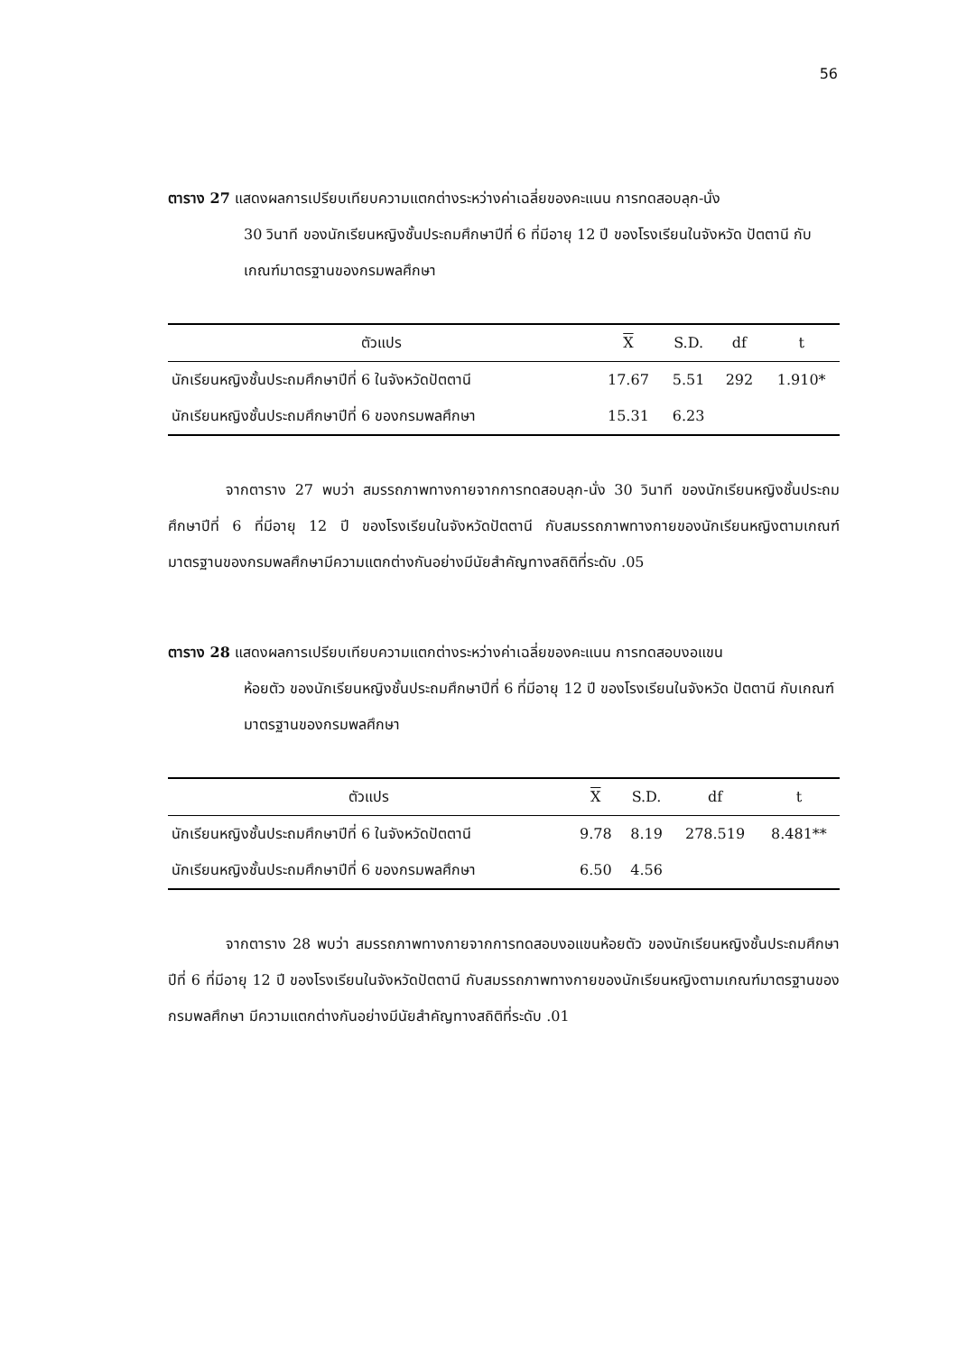56
ตาราง 27 แสดงผลการเปรียบเทียบความแตกต่างระหว่างค่าเฉลี่ยของคะแนน การทดสอบลุก-นั่ง
30 วินาที ของนักเรียนหญิงชั้นประถมศึกษาปีที่ 6 ที่มีอายุ 12 ปี ของโรงเรียนในจังหวัด ปัตตานี กับเกณฑ์มาตรฐานของกรมพลศึกษา
| ตัวแปร | X | S.D. | df | t |
| --- | --- | --- | --- | --- |
| นักเรียนหญิงชั้นประถมศึกษาปีที่ 6 ในจังหวัดปัตตานี | 17.67 | 5.51 | 292 | 1.910* |
| นักเรียนหญิงชั้นประถมศึกษาปีที่ 6 ของกรมพลศึกษา | 15.31 | 6.23 | | |
จากตาราง 27 พบว่า สมรรถภาพทางกายจากการทดสอบลุก-นั่ง 30 วินาที ของนักเรียนหญิงชั้นประถมศึกษาปีที่ 6 ที่มีอายุ 12 ปี ของโรงเรียนในจังหวัดปัตตานี กับสมรรถภาพทางกายของนักเรียนหญิงตามเกณฑ์มาตรฐานของกรมพลศึกษามีความแตกต่างกันอย่างมีนัยสำคัญทางสถิติที่ระดับ .05
ตาราง 28 แสดงผลการเปรียบเทียบความแตกต่างระหว่างค่าเฉลี่ยของคะแนน การทดสอบงอแขน
ห้อยตัว ของนักเรียนหญิงชั้นประถมศึกษาปีที่ 6 ที่มีอายุ 12 ปี ของโรงเรียนในจังหวัด ปัตตานี กับเกณฑ์มาตรฐานของกรมพลศึกษา
| ตัวแปร | X | S.D. | df | t |
| --- | --- | --- | --- | --- |
| นักเรียนหญิงชั้นประถมศึกษาปีที่ 6 ในจังหวัดปัตตานี | 9.78 | 8.19 | 278.519 | 8.481** |
| นักเรียนหญิงชั้นประถมศึกษาปีที่ 6 ของกรมพลศึกษา | 6.50 | 4.56 | | |
จากตาราง 28 พบว่า สมรรถภาพทางกายจากการทดสอบงอแขนห้อยตัว ของนักเรียนหญิงชั้นประถมศึกษาปีที่ 6 ที่มีอายุ 12 ปี ของโรงเรียนในจังหวัดปัตตานี กับสมรรถภาพทางกายของนักเรียนหญิงตามเกณฑ์มาตรฐานของกรมพลศึกษา มีความแตกต่างกันอย่างมีนัยสำคัญทางสถิติที่ระดับ .01